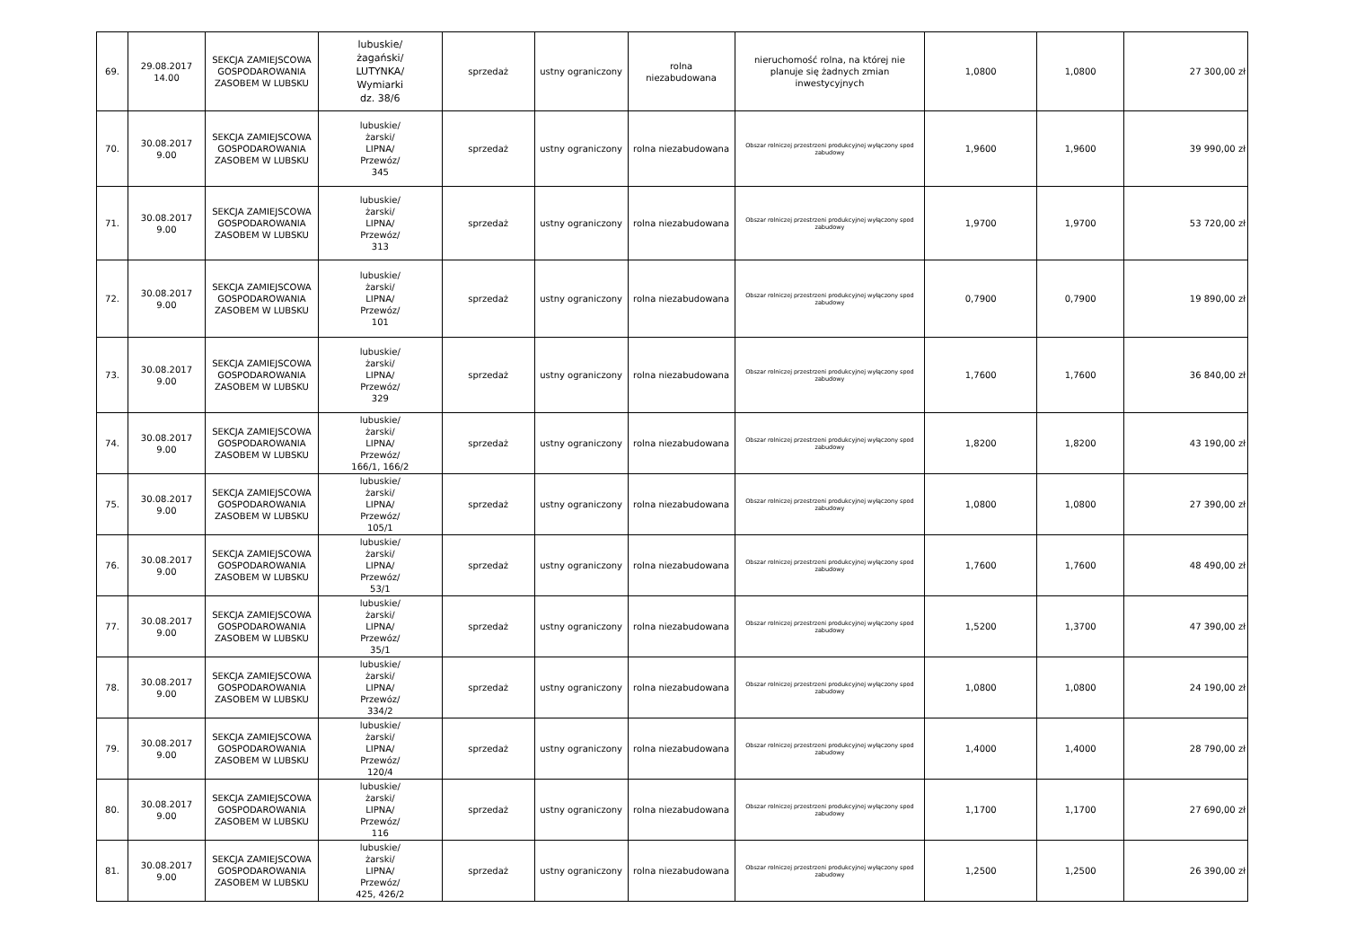| 69. | 29.08.2017 14.00 | SEKCJA ZAMIEJSCOWA GOSPODAROWANIA ZASOBEM W LUBSKU | lubuskie/ żagański/ LUTYNKA/ Wymiarki dz. 38/6 | sprzedaż | ustny ograniczony | rolna niezabudowana | nieruchomość rolna, na której nie planuje się żadnych zmian inwestycyjnych | 1,0800 | 1,0800 | 27 300,00 zł |
| 70. | 30.08.2017 9.00 | SEKCJA ZAMIEJSCOWA GOSPODAROWANIA ZASOBEM W LUBSKU | lubuskie/ żarski/ LIPNA/ Przewóz/ 345 | sprzedaż | ustny ograniczony | rolna niezabudowana | Obszar rolniczej przestrzeni produkcyjnej wyłączony spod zabudowy | 1,9600 | 1,9600 | 39 990,00 zł |
| 71. | 30.08.2017 9.00 | SEKCJA ZAMIEJSCOWA GOSPODAROWANIA ZASOBEM W LUBSKU | lubuskie/ żarski/ LIPNA/ Przewóz/ 313 | sprzedaż | ustny ograniczony | rolna niezabudowana | Obszar rolniczej przestrzeni produkcyjnej wyłączony spod zabudowy | 1,9700 | 1,9700 | 53 720,00 zł |
| 72. | 30.08.2017 9.00 | SEKCJA ZAMIEJSCOWA GOSPODAROWANIA ZASOBEM W LUBSKU | lubuskie/ żarski/ LIPNA/ Przewóz/ 101 | sprzedaż | ustny ograniczony | rolna niezabudowana | Obszar rolniczej przestrzeni produkcyjnej wyłączony spod zabudowy | 0,7900 | 0,7900 | 19 890,00 zł |
| 73. | 30.08.2017 9.00 | SEKCJA ZAMIEJSCOWA GOSPODAROWANIA ZASOBEM W LUBSKU | lubuskie/ żarski/ LIPNA/ Przewóz/ 329 | sprzedaż | ustny ograniczony | rolna niezabudowana | Obszar rolniczej przestrzeni produkcyjnej wyłączony spod zabudowy | 1,7600 | 1,7600 | 36 840,00 zł |
| 74. | 30.08.2017 9.00 | SEKCJA ZAMIEJSCOWA GOSPODAROWANIA ZASOBEM W LUBSKU | lubuskie/ żarski/ LIPNA/ Przewóz/ 166/1, 166/2 | sprzedaż | ustny ograniczony | rolna niezabudowana | Obszar rolniczej przestrzeni produkcyjnej wyłączony spod zabudowy | 1,8200 | 1,8200 | 43 190,00 zł |
| 75. | 30.08.2017 9.00 | SEKCJA ZAMIEJSCOWA GOSPODAROWANIA ZASOBEM W LUBSKU | lubuskie/ żarski/ LIPNA/ Przewóz/ 105/1 | sprzedaż | ustny ograniczony | rolna niezabudowana | Obszar rolniczej przestrzeni produkcyjnej wyłączony spod zabudowy | 1,0800 | 1,0800 | 27 390,00 zł |
| 76. | 30.08.2017 9.00 | SEKCJA ZAMIEJSCOWA GOSPODAROWANIA ZASOBEM W LUBSKU | lubuskie/ żarski/ LIPNA/ Przewóz/ 53/1 | sprzedaż | ustny ograniczony | rolna niezabudowana | Obszar rolniczej przestrzeni produkcyjnej wyłączony spod zabudowy | 1,7600 | 1,7600 | 48 490,00 zł |
| 77. | 30.08.2017 9.00 | SEKCJA ZAMIEJSCOWA GOSPODAROWANIA ZASOBEM W LUBSKU | lubuskie/ żarski/ LIPNA/ Przewóz/ 35/1 | sprzedaż | ustny ograniczony | rolna niezabudowana | Obszar rolniczej przestrzeni produkcyjnej wyłączony spod zabudowy | 1,5200 | 1,3700 | 47 390,00 zł |
| 78. | 30.08.2017 9.00 | SEKCJA ZAMIEJSCOWA GOSPODAROWANIA ZASOBEM W LUBSKU | lubuskie/ żarski/ LIPNA/ Przewóz/ 334/2 | sprzedaż | ustny ograniczony | rolna niezabudowana | Obszar rolniczej przestrzeni produkcyjnej wyłączony spod zabudowy | 1,0800 | 1,0800 | 24 190,00 zł |
| 79. | 30.08.2017 9.00 | SEKCJA ZAMIEJSCOWA GOSPODAROWANIA ZASOBEM W LUBSKU | lubuskie/ żarski/ LIPNA/ Przewóz/ 120/4 | sprzedaż | ustny ograniczony | rolna niezabudowana | Obszar rolniczej przestrzeni produkcyjnej wyłączony spod zabudowy | 1,4000 | 1,4000 | 28 790,00 zł |
| 80. | 30.08.2017 9.00 | SEKCJA ZAMIEJSCOWA GOSPODAROWANIA ZASOBEM W LUBSKU | lubuskie/ żarski/ LIPNA/ Przewóz/ 116 | sprzedaż | ustny ograniczony | rolna niezabudowana | Obszar rolniczej przestrzeni produkcyjnej wyłączony spod zabudowy | 1,1700 | 1,1700 | 27 690,00 zł |
| 81. | 30.08.2017 9.00 | SEKCJA ZAMIEJSCOWA GOSPODAROWANIA ZASOBEM W LUBSKU | lubuskie/ żarski/ LIPNA/ Przewóz/ 425, 426/2 | sprzedaż | ustny ograniczony | rolna niezabudowana | Obszar rolniczej przestrzeni produkcyjnej wyłączony spod zabudowy | 1,2500 | 1,2500 | 26 390,00 zł |